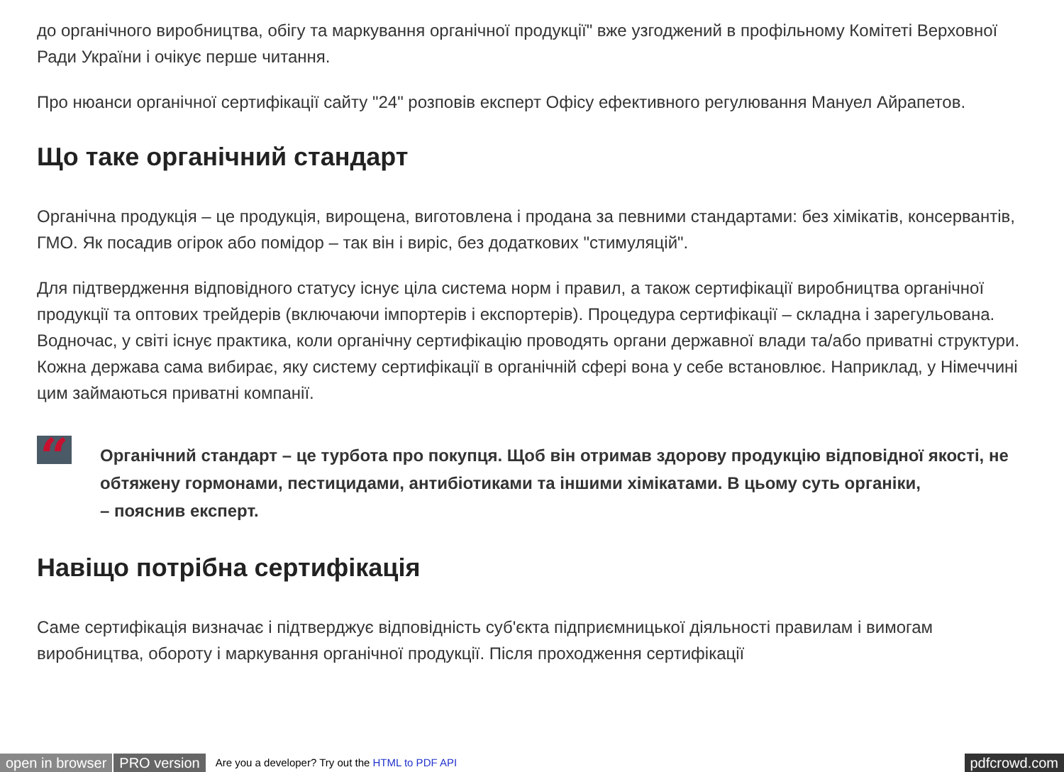до органічного виробництва, обігу та маркування органічної продукції" вже узгоджений в профільному Комітеті Верховної Ради України і очікує перше читання.
Про нюанси органічної сертифікації сайту "24" розповів експерт Офісу ефективного регулювання Мануел Айрапетов.
Що таке органічний стандарт
Органічна продукція – це продукція, вирощена, виготовлена і продана за певними стандартами: без хімікатів, консервантів, ГМО. Як посадив огірок або помідор – так він і виріс, без додаткових "стимуляцій".
Для підтвердження відповідного статусу існує ціла система норм і правил, а також сертифікації виробництва органічної продукції та оптових трейдерів (включаючи імпортерів і експортерів). Процедура сертифікації – складна і зарегульована. Водночас, у світі існує практика, коли органічну сертифікацію проводять органи державної влади та/або приватні структури. Кожна держава сама вибирає, яку систему сертифікації в органічній сфері вона у себе встановлює. Наприклад, у Німеччині цим займаються приватні компанії.
“
Органічний стандарт – це турбота про покупця. Щоб він отримав здорову продукцію відповідної якості, не обтяжену гормонами, пестицидами, антибіотиками та іншими хімікатами. В цьому суть органіки,
– пояснив експерт.
Навіщо потрібна сертифікація
Саме сертифікація визначає і підтверджує відповідність суб'єкта підприємницької діяльності правилам і вимогам виробництва, обороту і маркування органічної продукції. Після проходження сертифікації
open in browser PRO version Are you a developer? Try out the HTML to PDF API pdfcrowd.com